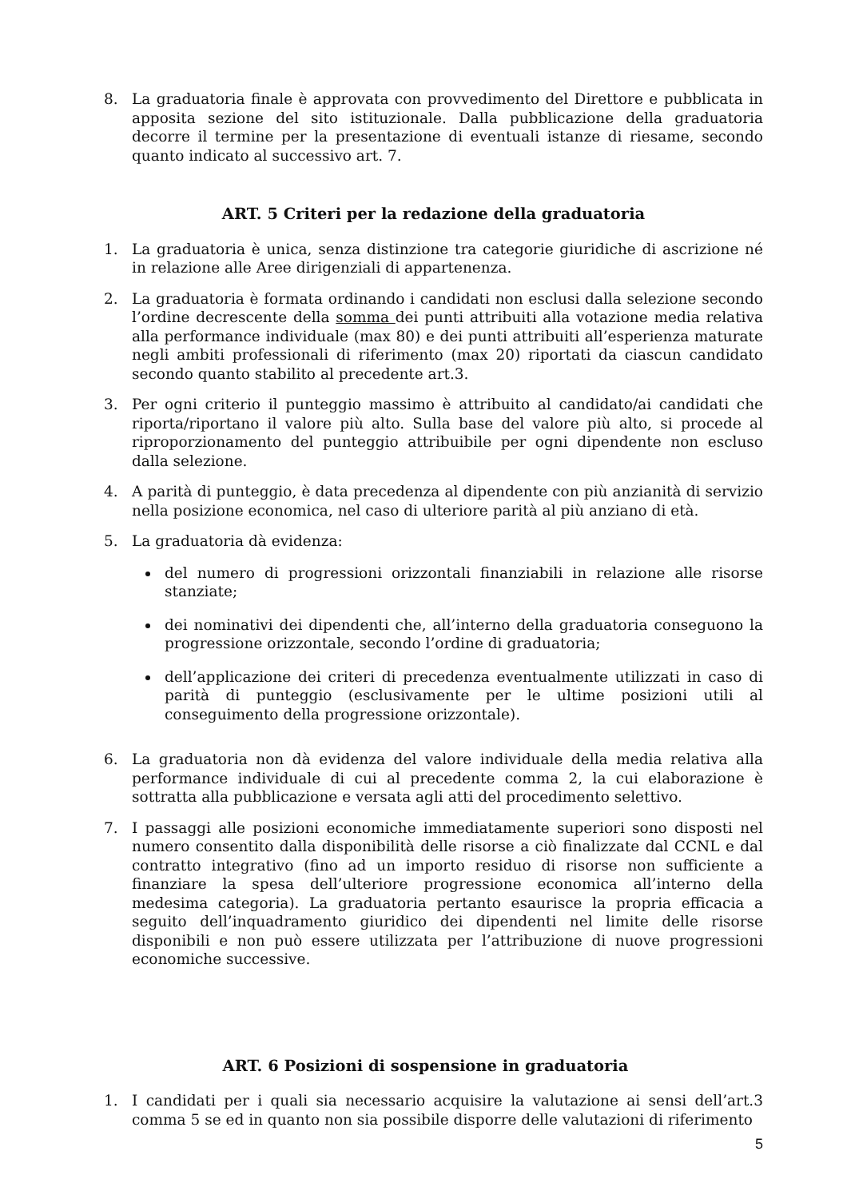8. La graduatoria finale è approvata con provvedimento del Direttore e pubblicata in apposita sezione del sito istituzionale. Dalla pubblicazione della graduatoria decorre il termine per la presentazione di eventuali istanze di riesame, secondo quanto indicato al successivo art. 7.
ART. 5 Criteri per la redazione della graduatoria
1. La graduatoria è unica, senza distinzione tra categorie giuridiche di ascrizione né in relazione alle Aree dirigenziali di appartenenza.
2. La graduatoria è formata ordinando i candidati non esclusi dalla selezione secondo l’ordine decrescente della somma dei punti attribuiti alla votazione media relativa alla performance individuale (max 80) e dei punti attribuiti all’esperienza maturate negli ambiti professionali di riferimento (max 20) riportati da ciascun candidato secondo quanto stabilito al precedente art.3.
3. Per ogni criterio il punteggio massimo è attribuito al candidato/ai candidati che riporta/riportano il valore più alto. Sulla base del valore più alto, si procede al riproporzionamento del punteggio attribuibile per ogni dipendente non escluso dalla selezione.
4. A parità di punteggio, è data precedenza al dipendente con più anzianità di servizio nella posizione economica, nel caso di ulteriore parità al più anziano di età.
5. La graduatoria dà evidenza:
del numero di progressioni orizzontali finanziabili in relazione alle risorse stanziate;
dei nominativi dei dipendenti che, all’interno della graduatoria conseguono la progressione orizzontale, secondo l’ordine di graduatoria;
dell’applicazione dei criteri di precedenza eventualmente utilizzati in caso di parità di punteggio (esclusivamente per le ultime posizioni utili al conseguimento della progressione orizzontale).
6. La graduatoria non dà evidenza del valore individuale della media relativa alla performance individuale di cui al precedente comma 2, la cui elaborazione è sottratta alla pubblicazione e versata agli atti del procedimento selettivo.
7. I passaggi alle posizioni economiche immediatamente superiori sono disposti nel numero consentito dalla disponibilità delle risorse a ciò finalizzate dal CCNL e dal contratto integrativo (fino ad un importo residuo di risorse non sufficiente a finanziare la spesa dell’ulteriore progressione economica all’interno della medesima categoria). La graduatoria pertanto esaurisce la propria efficacia a seguito dell’inquadramento giuridico dei dipendenti nel limite delle risorse disponibili e non può essere utilizzata per l’attribuzione di nuove progressioni economiche successive.
ART. 6 Posizioni di sospensione in graduatoria
1. I candidati per i quali sia necessario acquisire la valutazione ai sensi dell’art.3 comma 5 se ed in quanto non sia possibile disporre delle valutazioni di riferimento
5